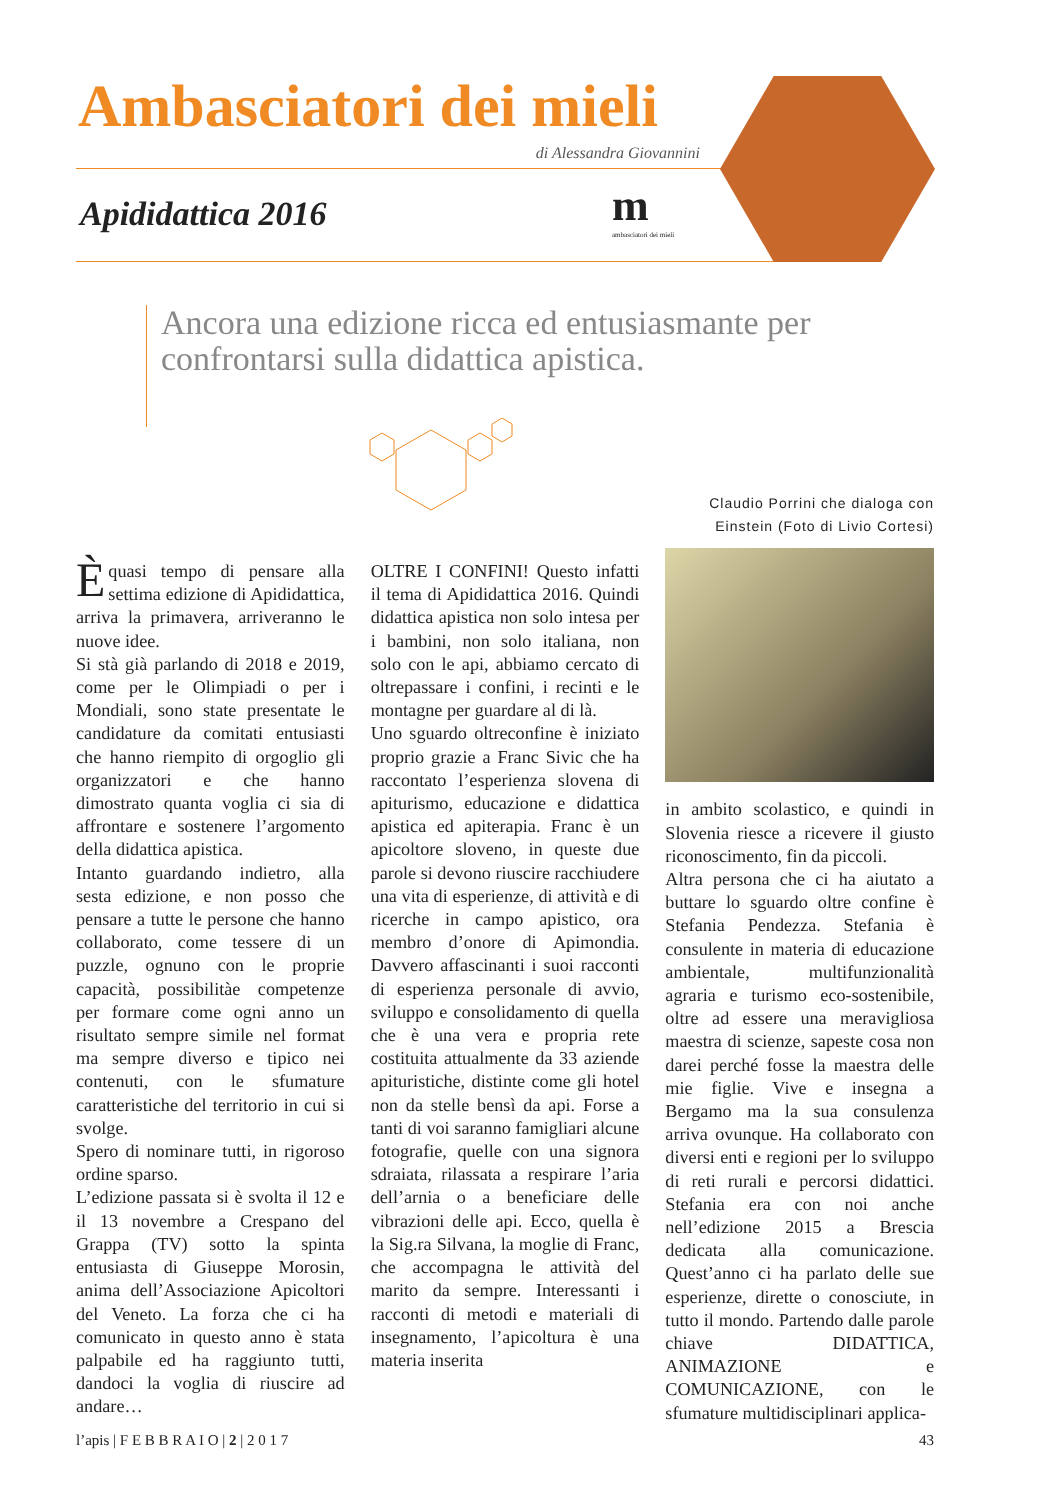Ambasciatori dei mieli
di Alessandra Giovannini
Apididattica 2016 m
ambasciatori dei mieli
Ancora una edizione ricca ed entusiasmante per confrontarsi sulla didattica apistica.
Èquasi tempo di pensare alla settima edizione di Apididattica, arriva la primavera, arriveranno le nuove idee.
Si stà già parlando di 2018 e 2019, come per le Olimpiadi o per i Mondiali, sono state presentate le candidature da comitati entusiasti che hanno riempito di orgoglio gli organizzatori e che hanno dimostrato quanta voglia ci sia di affrontare e sostenere l’argomento della didattica apistica.
Intanto guardando indietro, alla sesta edizione, e non posso che pensare a tutte le persone che hanno collaborato, come tessere di un puzzle, ognuno con le proprie capacità, possibilitàe competenze per formare come ogni anno un risultato sempre simile nel format ma sempre diverso e tipico nei contenuti, con le sfumature caratteristiche del territorio in cui si svolge.
Spero di nominare tutti, in rigoroso ordine sparso.
L’edizione passata si è svolta il 12 e il 13 novembre a Crespano del Grappa (TV) sotto la spinta entusiasta di Giuseppe Morosin, anima dell’Associazione Apicoltori del Veneto. La forza che ci ha comunicato in questo anno è stata palpabile ed ha raggiunto tutti, dandoci la voglia di riuscire ad andare…
OLTRE I CONFINI! Questo infatti il tema di Apididattica 2016. Quindi didattica apistica non solo intesa per i bambini, non solo italiana, non solo con le api, abbiamo cercato di oltrepassare i confini, i recinti e le montagne per guardare al di là.
Uno sguardo oltreconfine è iniziato proprio grazie a Franc Sivic che ha raccontato l’esperienza slovena di apiturismo, educazione e didattica apistica ed apiterapia. Franc è un apicoltore sloveno, in queste due parole si devono riuscire racchiudere una vita di esperienze, di attività e di ricerche in campo apistico, ora membro d’onore di Apimondia. Davvero affascinanti i suoi racconti di esperienza personale di avvio, sviluppo e consolidamento di quella che è una vera e propria rete costituita attualmente da 33 aziende apituristiche, distinte come gli hotel non da stelle bensì da api. Forse a tanti di voi saranno famigliari alcune fotografie, quelle con una signora sdraiata, rilassata a respirare l’aria dell’arnia o a beneficiare delle vibrazioni delle api. Ecco, quella è la Sig.ra Silvana, la moglie di Franc, che accompagna le attività del marito da sempre. Interessanti i racconti di metodi e materiali di insegnamento, l’apicoltura è una materia inserita
Claudio Porrini che dialoga con Einstein (Foto di Livio Cortesi)
in ambito scolastico, e quindi in Slovenia riesce a ricevere il giusto riconoscimento, fin da piccoli.
Altra persona che ci ha aiutato a buttare lo sguardo oltre confine è Stefania Pendezza. Stefania è consulente in materia di educazione ambientale, multifunzionalità agraria e turismo eco-sostenibile, oltre ad essere una meravigliosa maestra di scienze, sapeste cosa non darei perché fosse la maestra delle mie figlie. Vive e insegna a Bergamo ma la sua consulenza arriva ovunque. Ha collaborato con diversi enti e regioni per lo sviluppo di reti rurali e percorsi didattici. Stefania era con noi anche nell’edizione 2015 a Brescia dedicata alla comunicazione. Quest’anno ci ha parlato delle sue esperienze, dirette o conosciute, in tutto il mondo. Partendo dalle parole chiave DIDATTICA, ANIMAZIONE e COMUNICAZIONE, con le sfumature multidisciplinari applica-
l’apis | F E B B R A I O | 2 | 2 0 1 7 43